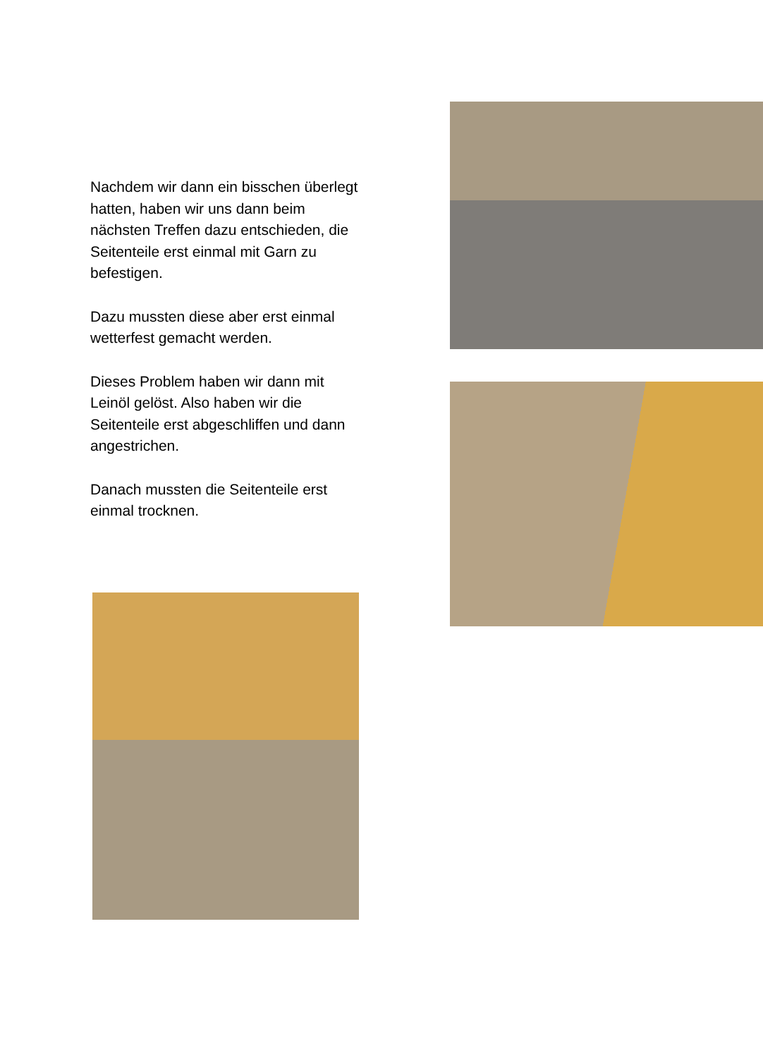Nachdem wir dann ein bisschen überlegt hatten, haben wir uns dann beim nächsten Treffen dazu entschieden, die Seitenteile erst einmal mit Garn zu befestigen.
Dazu mussten diese aber erst einmal wetterfest gemacht werden.
Dieses Problem haben wir dann mit Leinöl gelöst. Also haben wir die Seitenteile erst abgeschliffen und dann angestrichen.
Danach mussten die Seitenteile erst einmal trocknen.